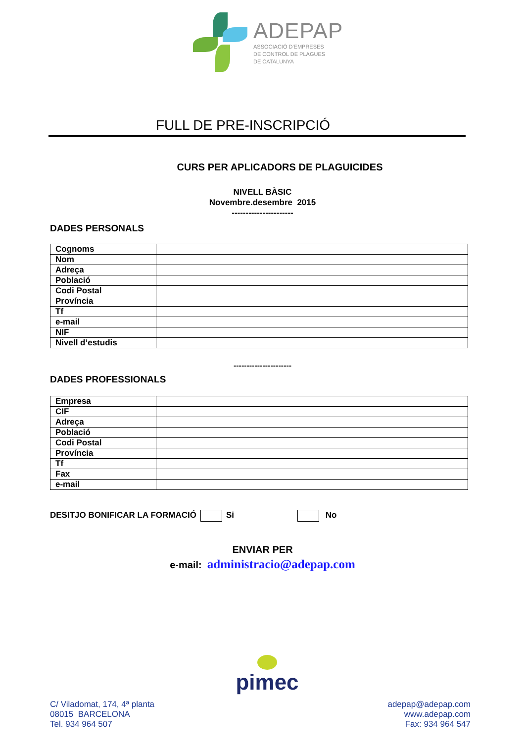ADEPAP
ASSOCIACIÓ D'EMPRESES
DE CONTROL DE PLAGUES
DE CATALUNYA
FULL DE PRE-INSCRIPCIÓ
CURS PER APLICADORS DE PLAGUICIDES
NIVELL BÀSIC
Novembre.desembre 2015
----------------------
DADES PERSONALS
| Cognoms | |
| Nom | |
| Adreça | |
| Població | |
| Codi Postal | |
| Província | |
| Tf | |
| e-mail | |
| NIF | |
| Nivell d’estudis | |
----------------------
DADES PROFESSIONALS
| Empresa | |
| CIF | |
| Adreça | |
| Població | |
| Codi Postal | |
| Província | |
| Tf | |
| Fax | |
| e-mail | |
DESITJO BONIFICAR LA FORMACIÓ Si No
ENVIAR PER
e-mail: administracio@adepap.com
pimec
C/ Viladomat, 174, 4ª planta
08015 BARCELONA
Tel. 934 964 507
adepap@adepap.com
www.adepap.com
Fax: 934 964 547